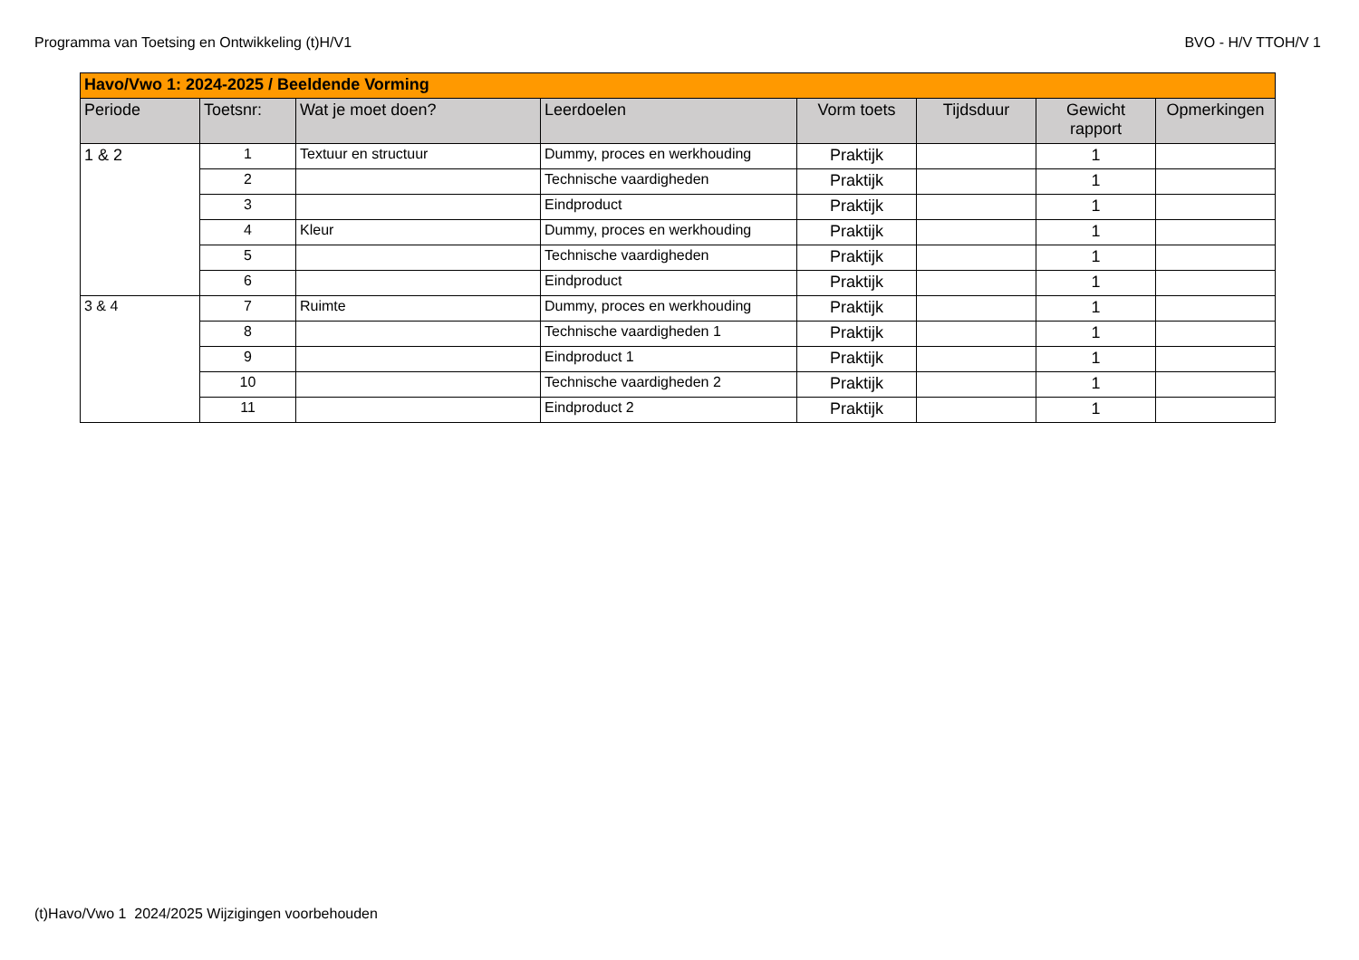Programma van Toetsing en Ontwikkeling (t)H/V1 BVO - H/V TTOH/V 1
| Havo/Vwo 1: 2024-2025 / Beeldende Vorming | | | | | | | |
| Periode | Toetsnr: | Wat je moet doen? | Leerdoelen | Vorm toets | Tijdsduur | Gewicht rapport | Opmerkingen |
| 1 & 2 | 1 | Textuur en structuur | Dummy, proces en werkhouding | Praktijk | | 1 | |
| | 2 | | Technische vaardigheden | Praktijk | | 1 | |
| | 3 | | Eindproduct | Praktijk | | 1 | |
| | 4 | Kleur | Dummy, proces en werkhouding | Praktijk | | 1 | |
| | 5 | | Technische vaardigheden | Praktijk | | 1 | |
| | 6 | | Eindproduct | Praktijk | | 1 | |
| 3 & 4 | 7 | Ruimte | Dummy, proces en werkhouding | Praktijk | | 1 | |
| | 8 | | Technische vaardigheden 1 | Praktijk | | 1 | |
| | 9 | | Eindproduct 1 | Praktijk | | 1 | |
| | 10 | | Technische vaardigheden 2 | Praktijk | | 1 | |
| | 11 | | Eindproduct 2 | Praktijk | | 1 | |
(t)Havo/Vwo 1 2024/2025 Wijzigingen voorbehouden